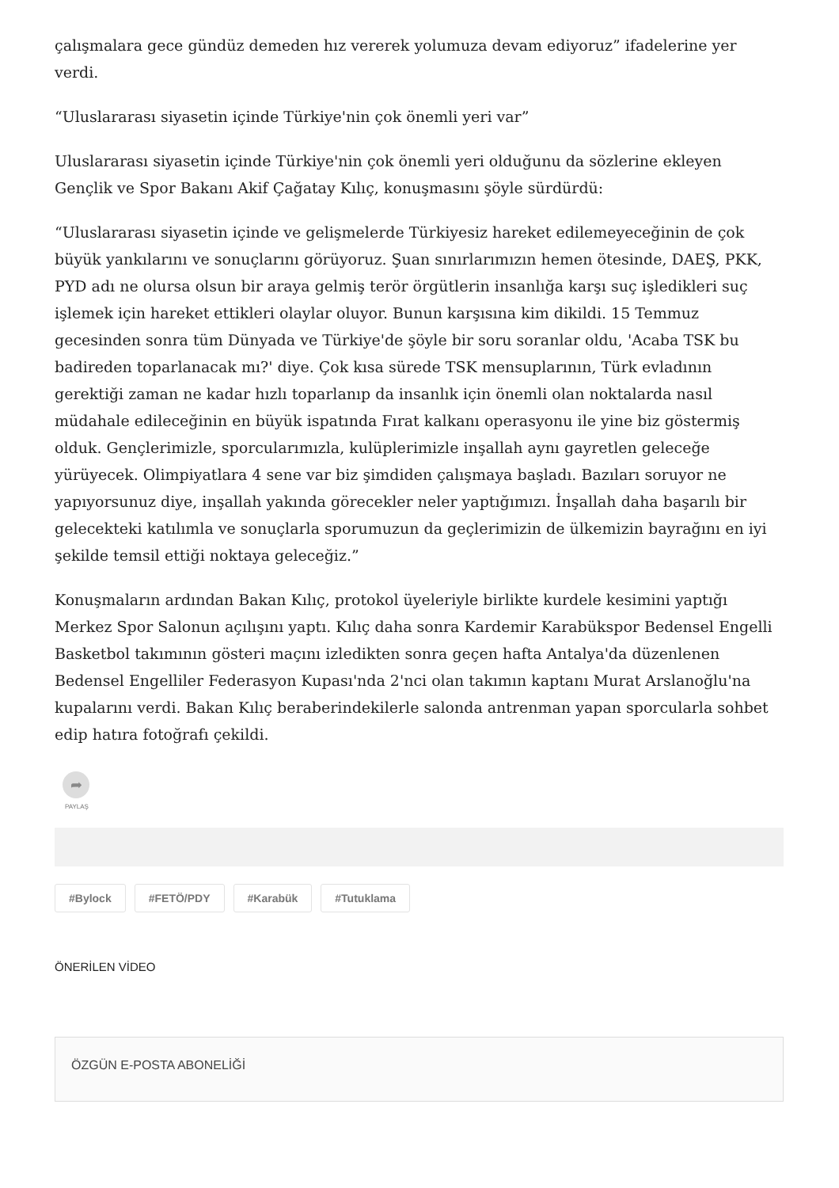çalışmalara gece gündüz demeden hız vererek yolumuza devam ediyoruz” ifadelerine yer verdi.
“Uluslararası siyasetin içinde Türkiye'nin çok önemli yeri var”
Uluslararası siyasetin içinde Türkiye'nin çok önemli yeri olduğunu da sözlerine ekleyen Gençlik ve Spor Bakanı Akif Çağatay Kılıç, konuşmasını şöyle sürdürdü:
“Uluslararası siyasetin içinde ve gelişmelerde Türkiyesiz hareket edilemeyeceğinin de çok büyük yankılarını ve sonuçlarını görüyoruz. Şuan sınırlarımızın hemen ötesinde, DAEŞ, PKK, PYD adı ne olursa olsun bir araya gelmiş terör örgütlerin insanlığa karşı suç işledikleri suç işlemek için hareket ettikleri olaylar oluyor. Bunun karşısına kim dikildi. 15 Temmuz gecesinden sonra tüm Dünyada ve Türkiye'de şöyle bir soru soranlar oldu, 'Acaba TSK bu badireden toparlanacak mı?' diye. Çok kısa sürede TSK mensuplarının, Türk evladının gerektiği zaman ne kadar hızlı toparlanıp da insanlık için önemli olan noktalarda nasıl müdahale edileceğinin en büyük ispatında Fırat kalkanı operasyonu ile yine biz göstermiş olduk. Gençlerimizle, sporcularımızla, kulüplerimizle inşallah aynı gayretlen geleceğe yürüyecek. Olimpiyatlara 4 sene var biz şimdiden çalışmaya başladı. Bazıları soruyor ne yapıyorsunuz diye, inşallah yakında görecekler neler yaptığımızı. İnşallah daha başarılı bir gelecekteki katılımla ve sonuçlarla sporumuzun da geçlerimizin de ülkemizin bayrağını en iyi şekilde temsil ettiği noktaya geleceğiz.”
Konuşmaların ardından Bakan Kılıç, protokol üyeleriyle birlikte kurdele kesimini yaptığı Merkez Spor Salonun açılışını yaptı. Kılıç daha sonra Kardemir Karabükspor Bedensel Engelli Basketbol takımının gösteri maçını izledikten sonra geçen hafta Antalya'da düzenlenen Bedensel Engelliler Federasyon Kupası'nda 2'nci olan takımın kaptanı Murat Arslanoğlu'na kupalarını verdi. Bakan Kılıç beraberindekilerle salonda antrenman yapan sporcularla sohbet edip hatıra fotoğrafı çekildi.
➦
PAYLAŞ
#Bylock #FETÖ/PDY #Karabük #Tutuklama
ÖNERİLEN VİDEO
ÖZGÜN E-POSTA ABONELİĞİ